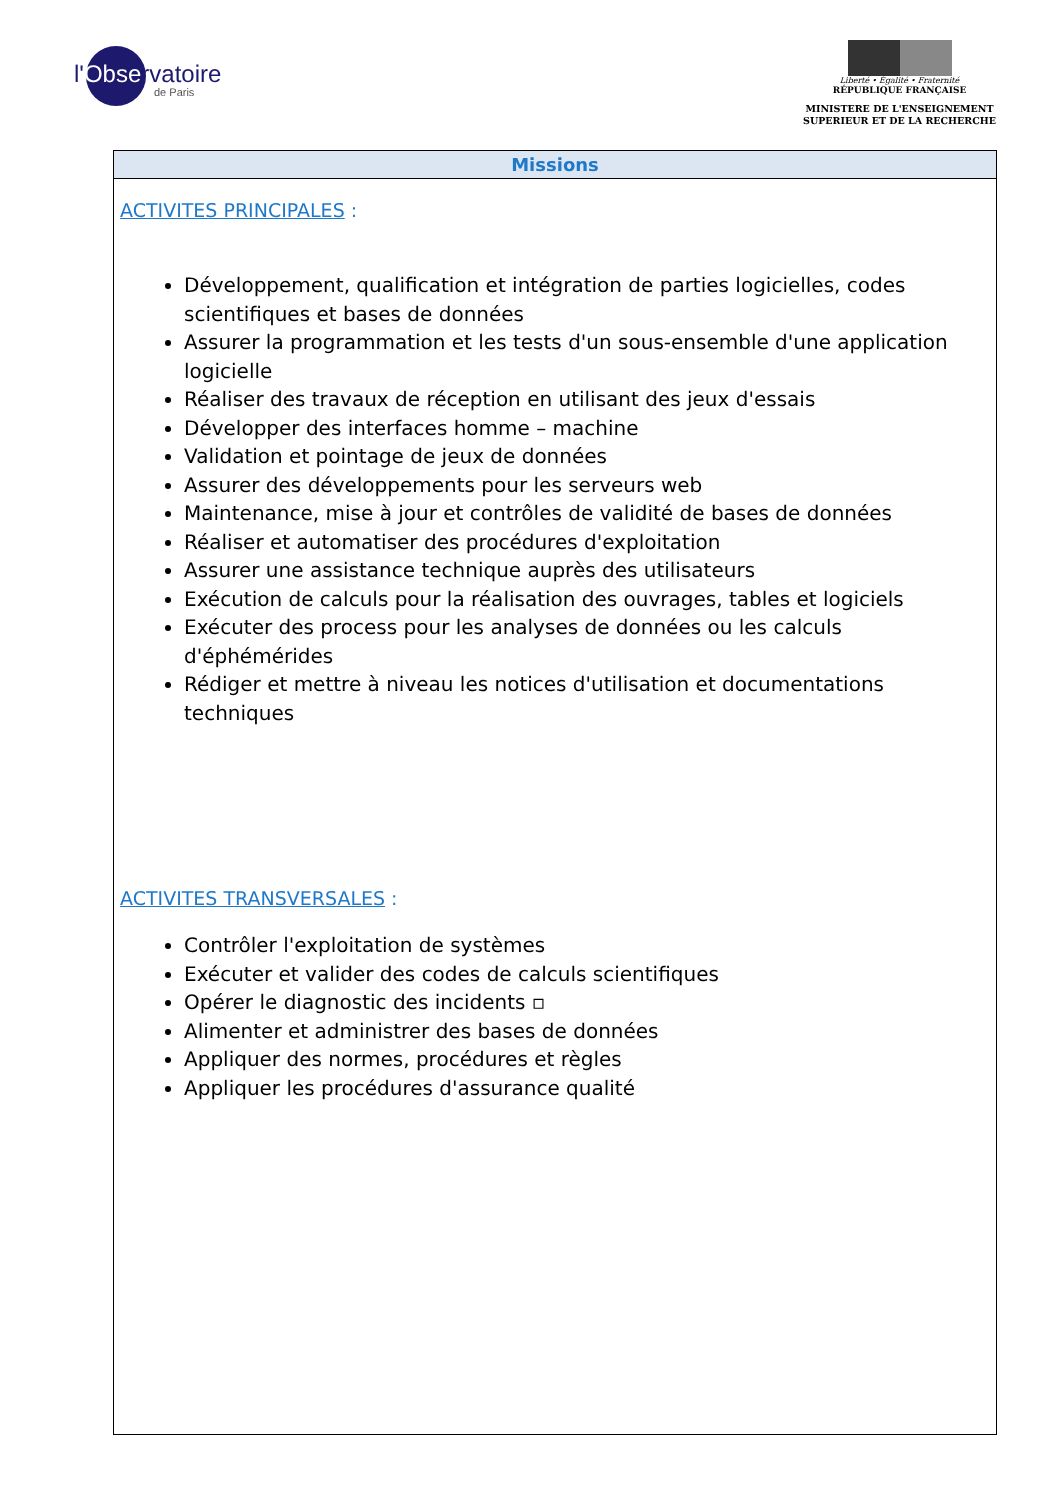l'Observatoire
de Paris
Liberté • Égalité • Fraternité
RÉPUBLIQUE FRANÇAISE
MINISTERE DE L'ENSEIGNEMENT
SUPERIEUR ET DE LA RECHERCHE
| Missions |
| --- |
| ACTIVITES PRINCIPALES : Développement, qualification et intégration de parties logicielles, codes scientifiques et bases de données Assurer la programmation et les tests d'un sous-ensemble d'une application logicielle Réaliser des travaux de réception en utilisant des jeux d'essais Développer des interfaces homme – machine Validation et pointage de jeux de données Assurer des développements pour les serveurs web Maintenance, mise à jour et contrôles de validité de bases de données Réaliser et automatiser des procédures d'exploitation Assurer une assistance technique auprès des utilisateurs Exécution de calculs pour la réalisation des ouvrages, tables et logiciels Exécuter des process pour les analyses de données ou les calculs d'éphémérides Rédiger et mettre à niveau les notices d'utilisation et documentations techniques ACTIVITES TRANSVERSALES : Contrôler l'exploitation de systèmes Exécuter et valider des codes de calculs scientifiques Opérer le diagnostic des incidents ▫ Alimenter et administrer des bases de données Appliquer des normes, procédures et règles Appliquer les procédures d'assurance qualité |